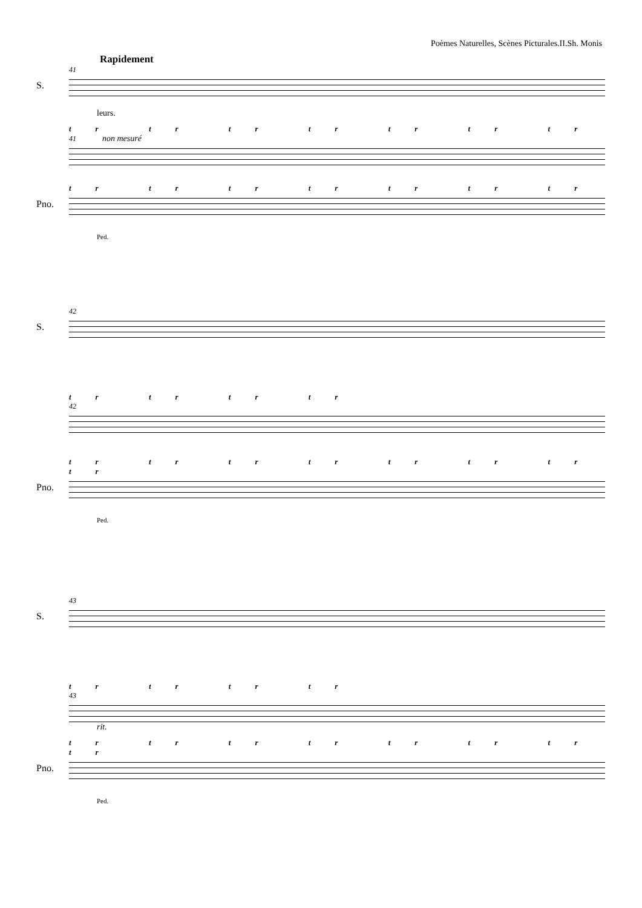Poèmes Naturelles, Scènes Picturales.II.Sh. Monis
Rapidement
41
S.
leurs.
tr tr tr tr tr tr tr
41 non mesuré
tr tr tr tr tr tr tr
Pno.
Ped.
42
S.
tr tr tr tr
42
tr tr tr tr tr tr tr tr
Pno.
Ped.
43
S.
tr tr tr tr
43
rit.
tr tr tr tr tr tr tr tr
Pno.
Ped.